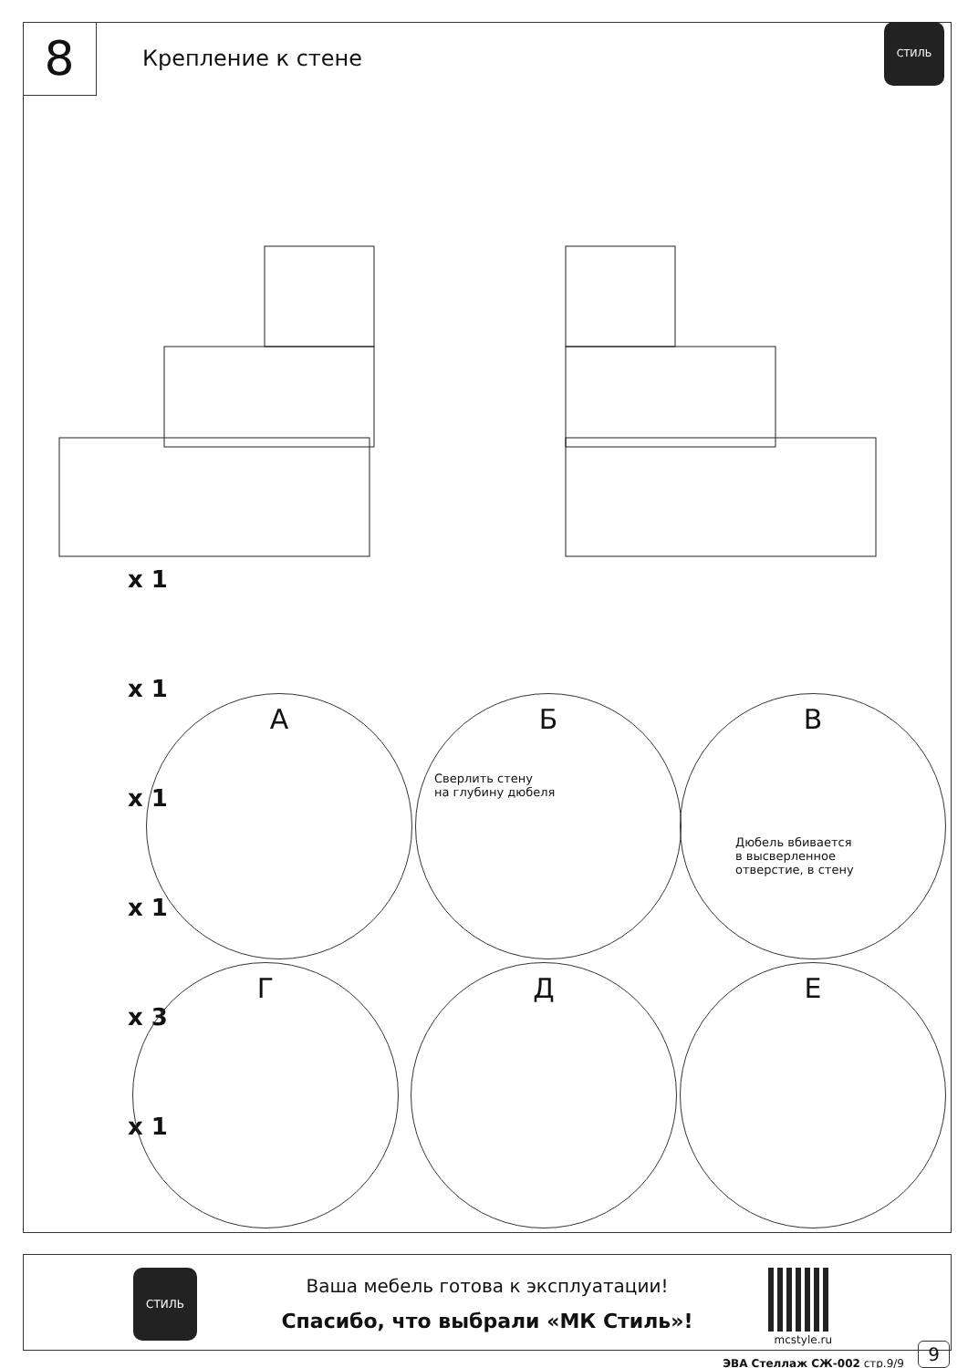8
Крепление к стене
СТИЛЬ
x 1
x 1
x 1
x 1
x 3
x 1
А
Б
Сверлить стену
на глубину дюбеля
В
Дюбель вбивается
в высверленное
отверстие, в стену
Г Д Е
СТИЛЬ
Ваша мебель готова к эксплуатации!
Спасибо, что выбрали «МК Стиль»!
mcstyle.ru
9
ЭВА Стеллаж СЖ-002 стр.9/9